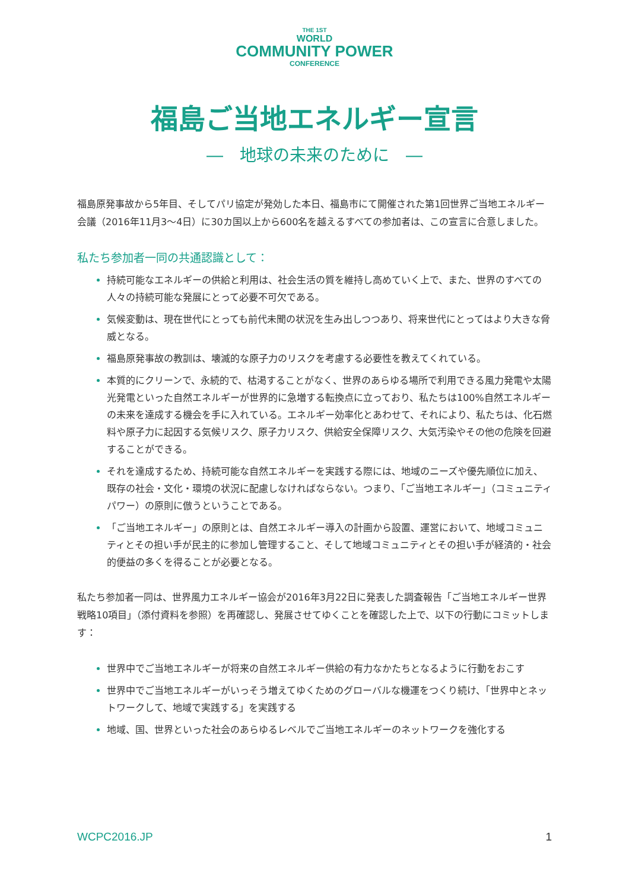THE 1ST
WORLD
COMMUNITY POWER
CONFERENCE
福島ご当地エネルギー宣言
―　地球の未来のために　―
福島原発事故から5年目、そしてパリ協定が発効した本日、福島市にて開催された第1回世界ご当地エネルギー会議（2016年11月3〜4日）に30カ国以上から600名を越えるすべての参加者は、この宣言に合意しました。
私たち参加者一同の共通認識として：
持続可能なエネルギーの供給と利用は、社会生活の質を維持し高めていく上で、また、世界のすべての人々の持続可能な発展にとって必要不可欠である。
気候変動は、現在世代にとっても前代未聞の状況を生み出しつつあり、将来世代にとってはより大きな脅威となる。
福島原発事故の教訓は、壊滅的な原子力のリスクを考慮する必要性を教えてくれている。
本質的にクリーンで、永続的で、枯渇することがなく、世界のあらゆる場所で利用できる風力発電や太陽光発電といった自然エネルギーが世界的に急増する転換点に立っており、私たちは100%自然エネルギーの未来を達成する機会を手に入れている。エネルギー効率化とあわせて、それにより、私たちは、化石燃料や原子力に起因する気候リスク、原子力リスク、供給安全保障リスク、大気汚染やその他の危険を回避することができる。
それを達成するため、持続可能な自然エネルギーを実践する際には、地域のニーズや優先順位に加え、既存の社会・文化・環境の状況に配慮しなければならない。つまり、「ご当地エネルギー」（コミュニティパワー）の原則に倣うということである。
「ご当地エネルギー」の原則とは、自然エネルギー導入の計画から設置、運営において、地域コミュニティとその担い手が民主的に参加し管理すること、そして地域コミュニティとその担い手が経済的・社会的便益の多くを得ることが必要となる。
私たち参加者一同は、世界風力エネルギー協会が2016年3月22日に発表した調査報告「ご当地エネルギー世界戦略10項目」（添付資料を参照）を再確認し、発展させてゆくことを確認した上で、以下の行動にコミットします：
世界中でご当地エネルギーが将来の自然エネルギー供給の有力なかたちとなるように行動をおこす
世界中でご当地エネルギーがいっそう増えてゆくためのグローバルな機運をつくり続け、「世界中とネットワークして、地域で実践する」を実践する
地域、国、世界といった社会のあらゆるレベルでご当地エネルギーのネットワークを強化する
WCPC2016.JP 1